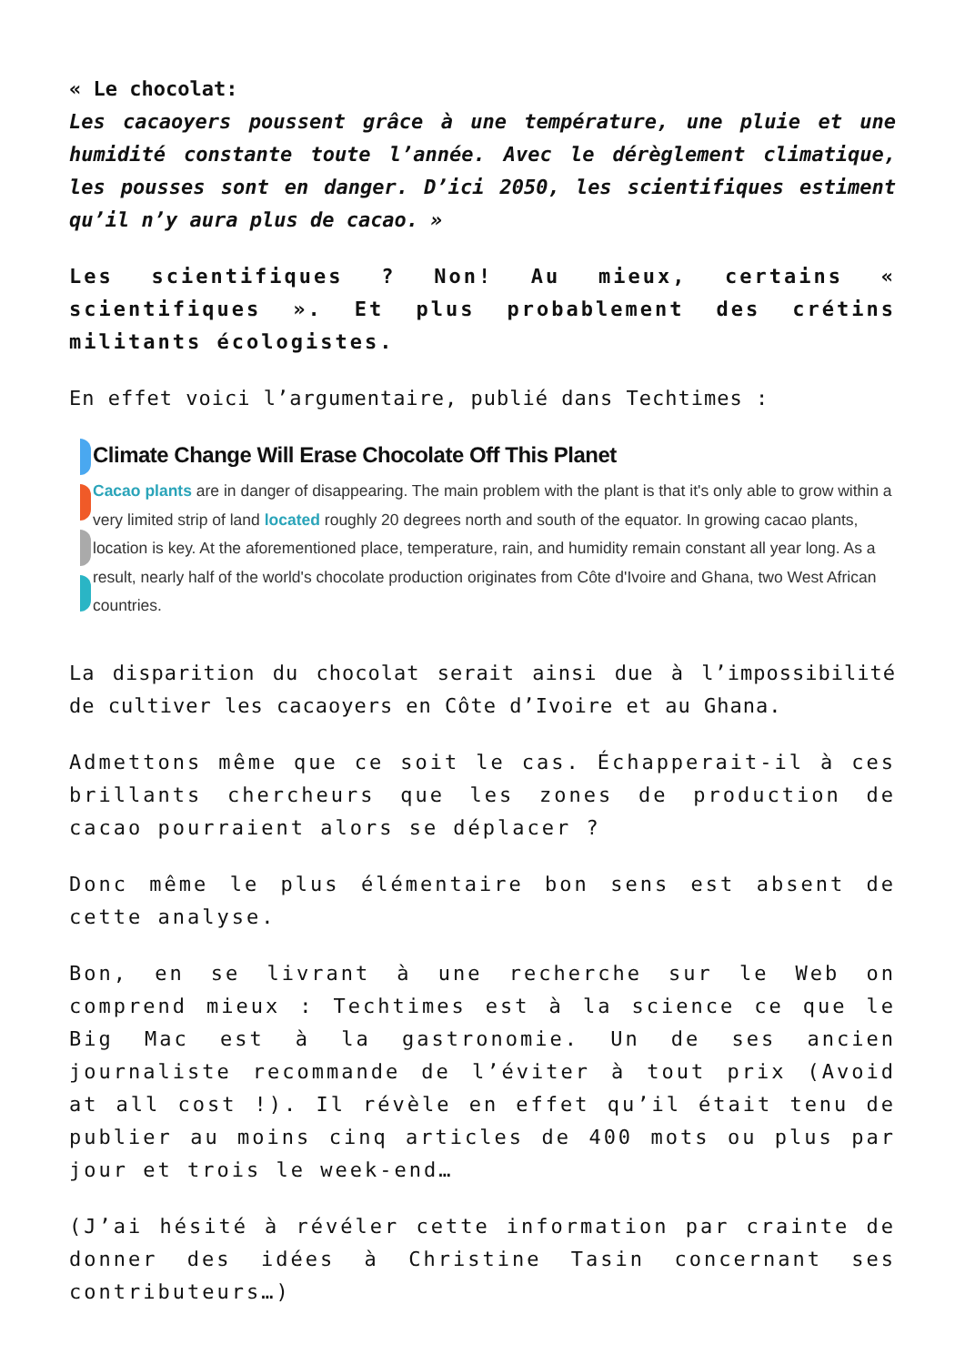« Le chocolat:
Les cacaoyers poussent grâce à une température, une pluie et une humidité constante toute l’année. Avec le dérèglement climatique, les pousses sont en danger. D’ici 2050, les scientifiques estiment qu’il n’y aura plus de cacao. »
Les scientifiques ? Non! Au mieux, certains « scientifiques ». Et plus probablement des crétins militants écologistes.
En effet voici l’argumentaire, publié dans Techtimes :
Climate Change Will Erase Chocolate Off This Planet
Cacao plants are in danger of disappearing. The main problem with the plant is that it's only able to grow within a very limited strip of land located roughly 20 degrees north and south of the equator. In growing cacao plants, location is key. At the aforementioned place, temperature, rain, and humidity remain constant all year long. As a result, nearly half of the world's chocolate production originates from Côte d'Ivoire and Ghana, two West African countries.
La disparition du chocolat serait ainsi due à l’impossibilité de cultiver les cacaoyers en Côte d’Ivoire et au Ghana.
Admettons même que ce soit le cas. Échapperait-il à ces brillants chercheurs que les zones de production de cacao pourraient alors se déplacer ?
Donc même le plus élémentaire bon sens est absent de cette analyse.
Bon, en se livrant à une recherche sur le Web on comprend mieux : Techtimes est à la science ce que le Big Mac est à la gastronomie. Un de ses ancien journaliste recommande de l’éviter à tout prix (Avoid at all cost !). Il révèle en effet qu’il était tenu de publier au moins cinq articles de 400 mots ou plus par jour et trois le week-end…
(J’ai hésité à révéler cette information par crainte de donner des idées à Christine Tasin concernant ses contributeurs…)